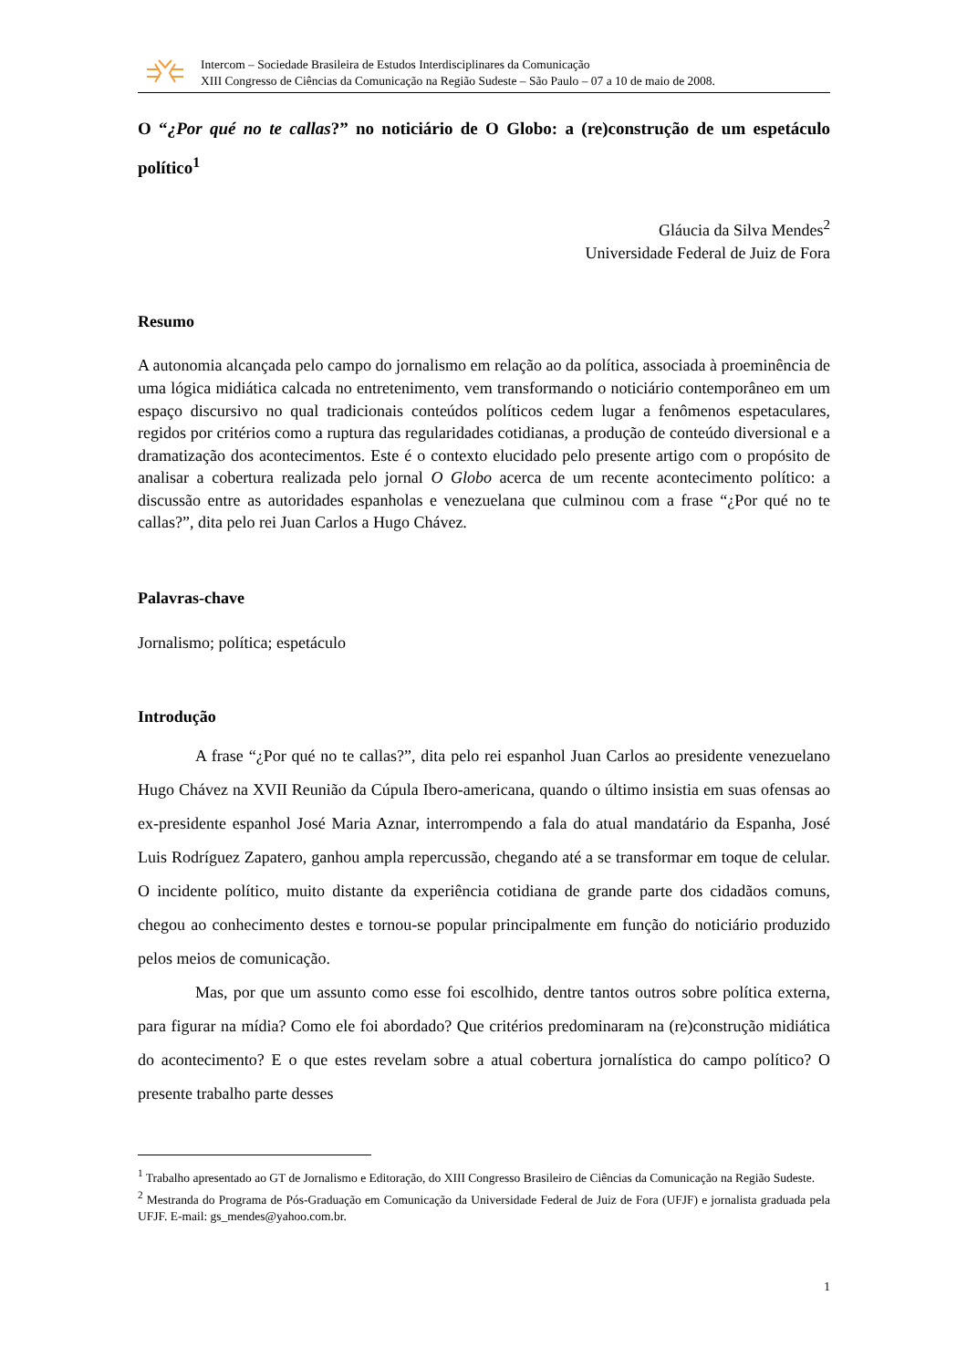Intercom – Sociedade Brasileira de Estudos Interdisciplinares da Comunicação
XIII Congresso de Ciências da Comunicação na Região Sudeste – São Paulo – 07 a 10 de maio de 2008.
O “¿Por qué no te callas?” no noticiário de O Globo: a (re)construção de um espetáculo político<sup>1</sup>
Gláucia da Silva Mendes<sup>2</sup>
Universidade Federal de Juiz de Fora
Resumo
A autonomia alcançada pelo campo do jornalismo em relação ao da política, associada à proeminência de uma lógica midiática calcada no entretenimento, vem transformando o noticiário contemporâneo em um espaço discursivo no qual tradicionais conteúdos políticos cedem lugar a fenômenos espetaculares, regidos por critérios como a ruptura das regularidades cotidianas, a produção de conteúdo diversional e a dramatização dos acontecimentos. Este é o contexto elucidado pelo presente artigo com o propósito de analisar a cobertura realizada pelo jornal O Globo acerca de um recente acontecimento político: a discussão entre as autoridades espanholas e venezuelana que culminou com a frase “¿Por qué no te callas?”, dita pelo rei Juan Carlos a Hugo Chávez.
Palavras-chave
Jornalismo; política; espetáculo
Introdução
A frase “¿Por qué no te callas?”, dita pelo rei espanhol Juan Carlos ao presidente venezuelano Hugo Chávez na XVII Reunião da Cúpula Ibero-americana, quando o último insistia em suas ofensas ao ex-presidente espanhol José Maria Aznar, interrompendo a fala do atual mandatário da Espanha, José Luis Rodríguez Zapatero, ganhou ampla repercussão, chegando até a se transformar em toque de celular. O incidente político, muito distante da experiência cotidiana de grande parte dos cidadãos comuns, chegou ao conhecimento destes e tornou-se popular principalmente em função do noticiário produzido pelos meios de comunicação.
Mas, por que um assunto como esse foi escolhido, dentre tantos outros sobre política externa, para figurar na mídia? Como ele foi abordado? Que critérios predominaram na (re)construção midiática do acontecimento? E o que estes revelam sobre a atual cobertura jornalística do campo político? O presente trabalho parte desses
<sup>1</sup> Trabalho apresentado ao GT de Jornalismo e Editoração, do XIII Congresso Brasileiro de Ciências da Comunicação na Região Sudeste.
<sup>2</sup> Mestranda do Programa de Pós-Graduação em Comunicação da Universidade Federal de Juiz de Fora (UFJF) e jornalista graduada pela UFJF. E-mail: gs_mendes@yahoo.com.br.
1